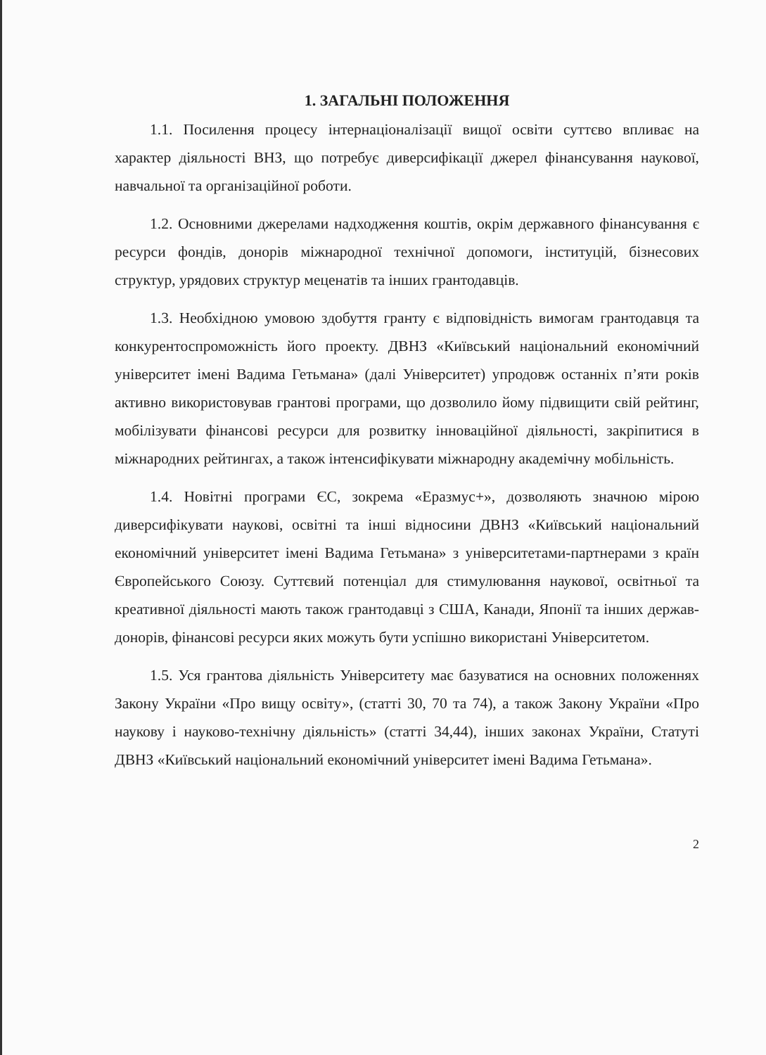1. ЗАГАЛЬНІ ПОЛОЖЕННЯ
1.1. Посилення процесу інтернаціоналізації вищої освіти суттєво впливає на характер діяльності ВНЗ, що потребує диверсифікації джерел фінансування наукової, навчальної та організаційної роботи.
1.2. Основними джерелами надходження коштів, окрім державного фінансування є ресурси фондів, донорів міжнародної технічної допомоги, інституцій, бізнесових структур, урядових структур меценатів та інших грантодавців.
1.3. Необхідною умовою здобуття гранту є відповідність вимогам грантодавця та конкурентоспроможність його проекту. ДВНЗ «Київський національний економічний університет імені Вадима Гетьмана» (далі Університет) упродовж останніх п’яти років активно використовував грантові програми, що дозволило йому підвищити свій рейтинг, мобілізувати фінансові ресурси для розвитку інноваційної діяльності, закріпитися в міжнародних рейтингах, а також інтенсифікувати міжнародну академічну мобільність.
1.4. Новітні програми ЄС, зокрема «Еразмус+», дозволяють значною мірою диверсифікувати наукові, освітні та інші відносини ДВНЗ «Київський національний економічний університет імені Вадима Гетьмана» з університетами-партнерами з країн Європейського Союзу. Суттєвий потенціал для стимулювання наукової, освітньої та креативної діяльності мають також грантодавці з США, Канади, Японії та інших держав-донорів, фінансові ресурси яких можуть бути успішно використані Університетом.
1.5. Уся грантова діяльність Університету має базуватися на основних положеннях Закону України «Про вищу освіту», (статті 30, 70 та 74), а також Закону України «Про наукову і науково-технічну діяльність» (статті 34,44), інших законах України, Статуті ДВНЗ «Київський національний економічний університет імені Вадима Гетьмана».
2